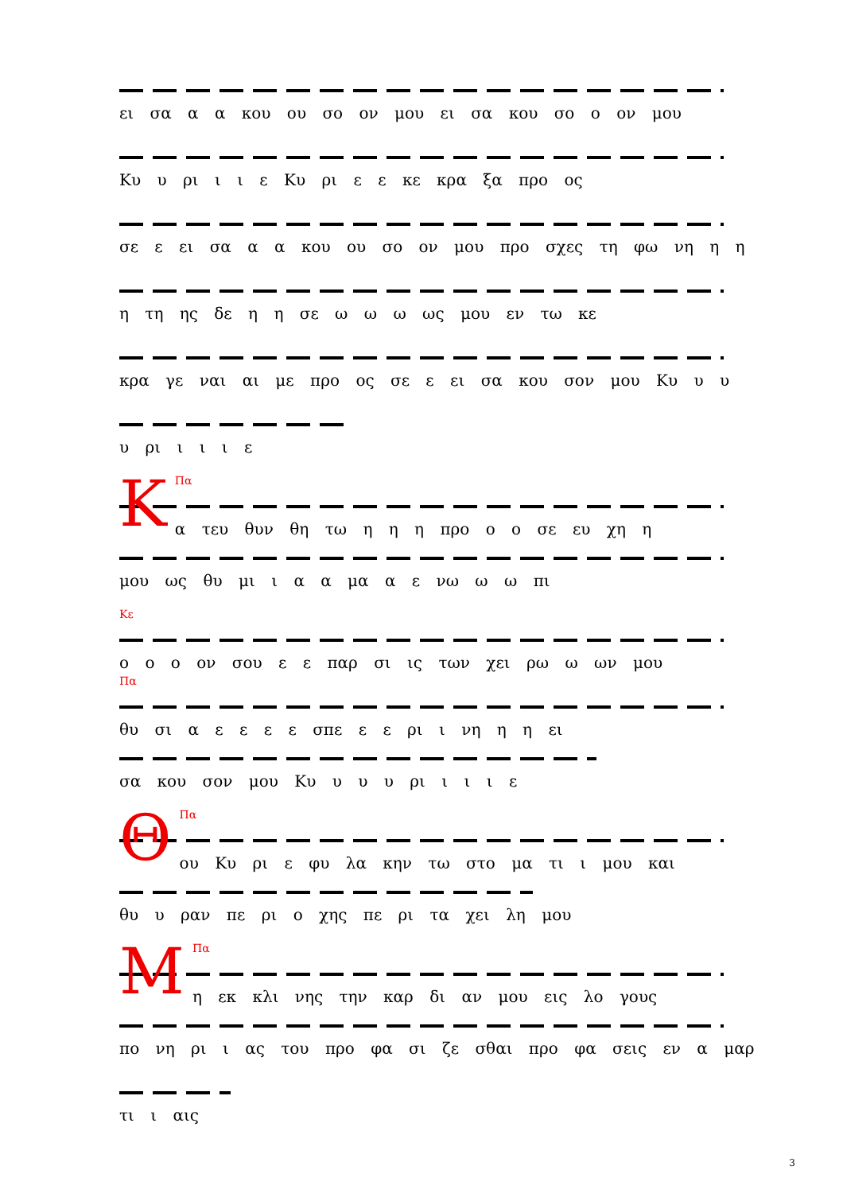ει σα α α κου ου σο ον μου ει σα κου σο ο ον μου
Κυ υ ρι ι ι ε Κυ ρι ε ε κε κρα ξα προ ος
σε ε ει σα α α κου ου σο ον μου προ σχες τη φω νη η η
η τη ης δε η η σε ω ω ω ως μου εν τω κε
κρα γε ναι αι με προ ος σε ε ει σα κου σον μου Κυ υ υ
υ ρι ι ι ι ε
ΚΠα
α τευ θυν θη τω η η η προ ο ο σε ευ χη η
μου ως θυ μι ι α α μα α ε νω ω ω πι
Κε
ο ο ο ον σου ε ε παρ σι ις των χει ρω ω ων μου
Πα
θυ σι α ε ε ε ε σπε ε ε ρι ι νη η η ει
σα κου σον μου Κυ υ υ υ ρι ι ι ι ε
ΘΠα
ου Κυ ρι ε φυ λα κην τω στο μα τι ι μου και
θυ υ ραν πε ρι ο χης πε ρι τα χει λη μου
ΜΠα
η εκ κλι νης την καρ δι αν μου εις λο γους
πο νη ρι ι ας του προ φα σι ζε σθαι προ φα σεις εν α μαρ
τι ι αις
3